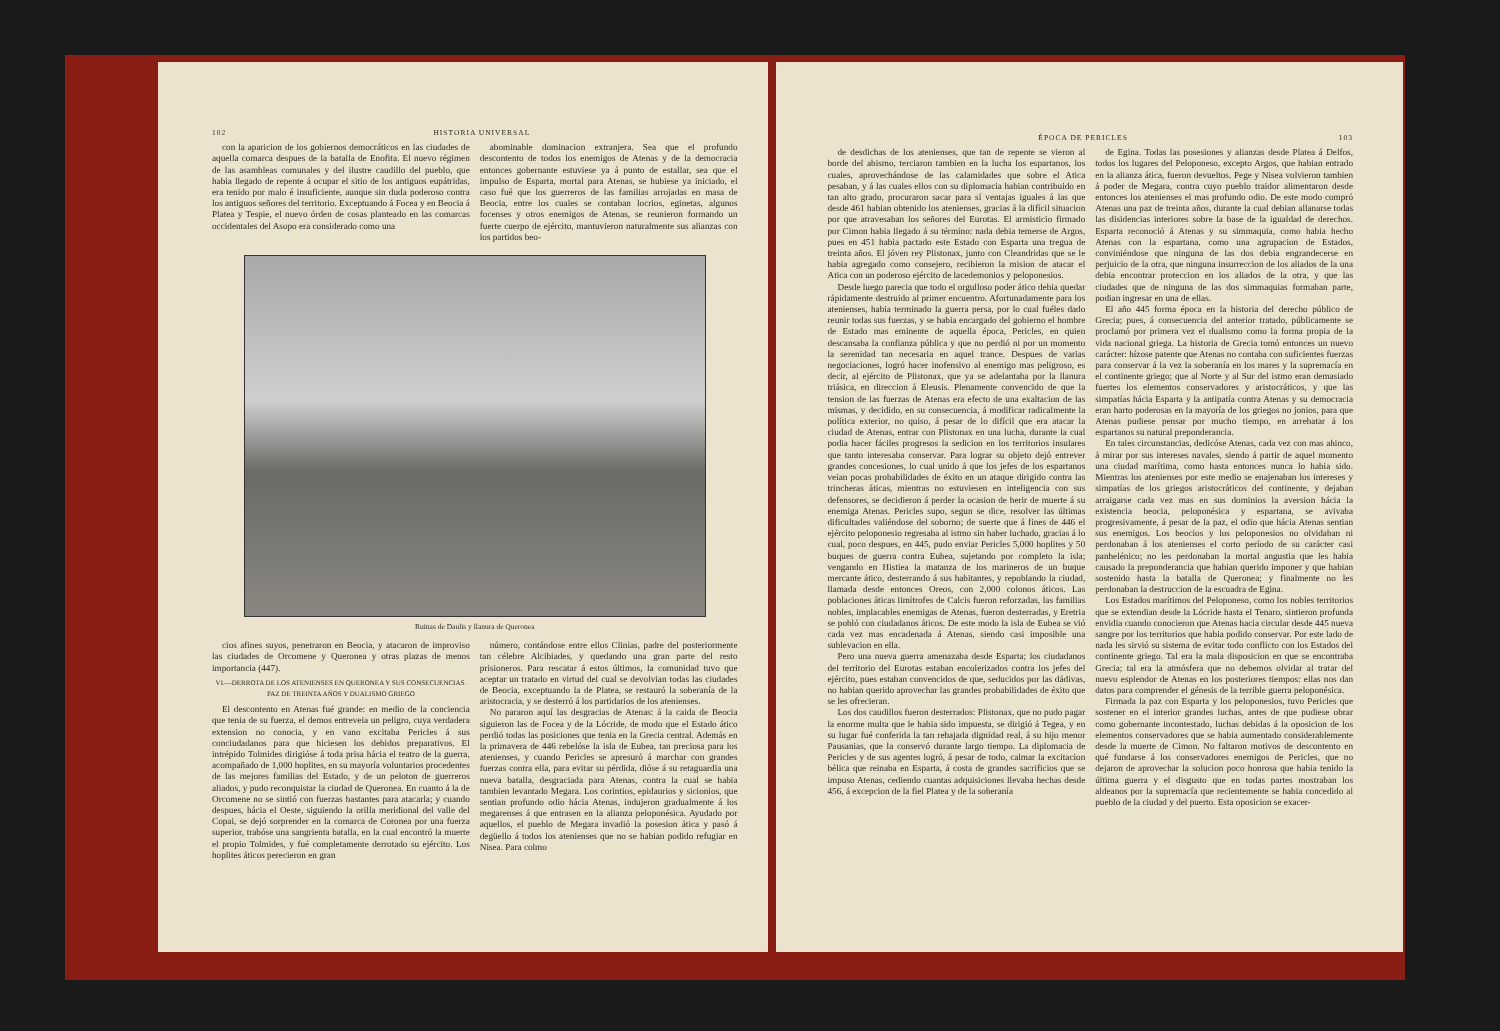102 HISTORIA UNIVERSAL
con la aparicion de los gobiernos democráticos en las ciudades de aquella comarca despues de la batalla de Enofita. El nuevo régimen de las asambleas comunales y del ilustre caudillo del pueblo, que habia llegado de repente á ocupar el sitio de los antiguos eupátridas, era tenido por malo é insuficiente, aunque sin duda poderoso contra los antiguos señores del territorio. Exceptuando á Focea y en Beocia á Platea y Tespie, el nuevo órden de cosas planteado en las comarcas occidentales del Asopo era considerado como una
abominable dominacion extranjera. Sea que el profundo descontento de todos los enemigos de Atenas y de la democracia entonces gobernante estuviese ya á punto de estallar, sea que el impulso de Esparta, mortal para Atenas, se hubiese ya iniciado, el caso fué que los guerreros de las familias arrojadas en masa de Beocia, entre los cuales se contaban locrios, eginetas, algunos focenses y otros enemigos de Atenas, se reunieron formando un fuerte cuerpo de ejército, mantuvieron naturalmente sus alianzas con los partidos beo-
Ruinas de Daulis y llanura de Queronea
cios afines suyos, penetraron en Beocia, y atacaron de improviso las ciudades de Orcomene y Queronea y otras plazas de menos importancia (447).
VI.—DERROTA DE LOS ATENIENSES EN QUERONEA Y SUS CONSECUENCIAS. PAZ DE TREINTA AÑOS Y DUALISMO GRIEGO
El descontento en Atenas fué grande: en medio de la conciencia que tenia de su fuerza, el demos entreveia un peligro, cuya verdadera extension no conocia, y en vano excitaba Pericles á sus conciudadanos para que hiciesen los debidos preparativos. El intrépido Tolmides dirigióse á toda prisa hácia el teatro de la guerra, acompañado de 1,000 hoplites, en su mayoría voluntarios procedentes de las mejores familias del Estado, y de un peloton de guerreros aliados, y pudo reconquistar la ciudad de Queronea. En cuanto á la de Orcomene no se sintió con fuerzas bastantes para atacarla; y cuando despues, hácia el Oeste, siguiendo la orilla meridional del valle del Copai, se dejó sorprender en la comarca de Coronea por una fuerza superior, trabóse una sangrienta batalla, en la cual encontró la muerte el propio Tolmides, y fué completamente derrotado su ejército. Los hoplites áticos perecieron en gran
número, contándose entre ellos Clinias, padre del posteriormente tan célebre Alcibiades, y quedando una gran parte del resto prisioneros. Para rescatar á estos últimos, la comunidad tuvo que aceptar un tratado en virtud del cual se devolvian todas las ciudades de Beocia, exceptuando la de Platea, se restauró la soberanía de la aristocracia, y se desterró á los partidarios de los atenienses.
No pararon aquí las desgracias de Atenas: á la caida de Beocia siguieron las de Focea y de la Lócride, de modo que el Estado ático perdió todas las posiciones que tenia en la Grecia central. Además en la primavera de 446 rebelóse la isla de Eubea, tan preciosa para los atenienses, y cuando Pericles se apresuró á marchar con grandes fuerzas contra ella, para evitar su pérdida, dióse á su retaguardia una nueva batalla, desgraciada para Atenas, contra la cual se habia tambien levantado Megara. Los corintios, epidaurios y sicionios, que sentian profundo odio hácia Atenas, indujeron gradualmente á los megarenses á que entrasen en la alianza peloponésica. Ayudado por aquellos, el pueblo de Megara invadió la posesion ática y pasó á degüello á todos los atenienses que no se habian podido refugiar en Nisea. Para colmo
ÉPOCA DE PERICLES 103
de desdichas de los atenienses, que tan de repente se vieron al borde del abismo, terciaron tambien en la lucha los espartanos, los cuales, aprovechándose de las calamidades que sobre el Atica pesaban, y á las cuales ellos con su diplomacia habian contribuido en tan alto grado, procuraron sacar para sí ventajas iguales á las que desde 461 habian obtenido los atenienses, gracias á la difícil situacion por que atravesaban los señores del Eurotas. El armisticio firmado por Cimon habia llegado á su término: nada debia temerse de Argos, pues en 451 habia pactado este Estado con Esparta una tregua de treinta años. El jóven rey Plistonax, junto con Cleandridas que se le habia agregado como consejero, recibieron la mision de atacar el Atica con un poderoso ejército de lacedemonios y peloponesios.
Desde luego parecia que todo el orgulloso poder ático debia quedar rápidamente destruido al primer encuentro. Afortunadamente para los atenienses, habia terminado la guerra persa, por lo cual fuéles dado reunir todas sus fuerzas, y se habia encargado del gobierno el hombre de Estado mas eminente de aquella época, Pericles, en quien descansaba la confianza pública y que no perdió ni por un momento la serenidad tan necesaria en aquel trance. Despues de varias negociaciones, logró hacer inofensivo al enemigo mas peligroso, es decir, al ejército de Plistonax, que ya se adelantaba por la llanura triásica, en direccion á Eleusis. Plenamente convencido de que la tension de las fuerzas de Atenas era efecto de una exaltacion de las mismas, y decidido, en su consecuencia, á modificar radicalmente la política exterior, no quiso, á pesar de lo difícil que era atacar la ciudad de Atenas, entrar con Plistonax en una lucha, durante la cual podia hacer fáciles progresos la sedicion en los territorios insulares que tanto interesaba conservar. Para lograr su objeto dejó entrever grandes concesiones, lo cual unido á que los jefes de los espartanos veian pocas probabilidades de éxito en un ataque dirigido contra las trincheras áticas, mientras no estuviesen en inteligencia con sus defensores, se decidieron á perder la ocasion de herir de muerte á su enemiga Atenas. Pericles supo, segun se dice, resolver las últimas dificultades valiéndose del soborno; de suerte que á fines de 446 el ejército peloponesio regresaba al istmo sin haber luchado, gracias á lo cual, poco despues, en 445, pudo enviar Pericles 5,000 hoplites y 50 buques de guerra contra Eubea, sujetando por completo la isla; vengando en Histiea la matanza de los marineros de un buque mercante ático, desterrando á sus habitantes, y repoblando la ciudad, llamada desde entonces Oreos, con 2,000 colonos áticos. Las poblaciones áticas limítrofes de Calcis fueron reforzadas, las familias nobles, implacables enemigas de Atenas, fueron desterradas, y Eretria se pobló con ciudadanos áticos. De este modo la isla de Eubea se vió cada vez mas encadenada á Atenas, siendo casi imposible una sublevacion en ella.
Pero una nueva guerra amenazaba desde Esparta; los ciudadanos del territorio del Eurotas estaban encolerizados contra los jefes del ejército, pues estaban convencidos de que, seducidos por las dádivas, no habian querido aprovechar las grandes probabilidades de éxito que se les ofrecieran.
Los dos caudillos fueron desterrados: Plistonax, que no pudo pagar la enorme multa que le habia sido impuesta, se dirigió á Tegea, y en su lugar fué conferida la tan rebajada dignidad real, á su hijo menor Pausanias, que la conservó durante largo tiempo. La diplomacia de Pericles y de sus agentes logró, á pesar de todo, calmar la excitacion bélica que reinaba en Esparta, á costa de grandes sacrificios que se impuso Atenas, cediendo cuantas adquisiciones llevaba hechas desde 456, á excepcion de la fiel Platea y de la soberanía
de Egina. Todas las posesiones y alianzas desde Platea á Delfos, todos los lugares del Peloponeso, excepto Argos, que habian entrado en la alianza ática, fueron devueltos. Pege y Nisea volvieron tambien á poder de Megara, contra cuyo pueblo traidor alimentaron desde entonces los atenienses el mas profundo odio. De este modo compró Atenas una paz de treinta años, durante la cual debian allanarse todas las disidencias interiores sobre la base de la igualdad de derechos. Esparta reconoció á Atenas y su simmaquia, como habia hecho Atenas con la espartana, como una agrupacion de Estados, conviniéndose que ninguna de las dos debia engrandecerse en perjuicio de la otra, que ninguna insurreccion de los aliados de la una debia encontrar proteccion en los aliados de la otra, y que las ciudades que de ninguna de las dos simmaquias formaban parte, podian ingresar en una de ellas.
El año 445 forma época en la historia del derecho público de Grecia; pues, á consecuencia del anterior tratado, públicamente se proclamó por primera vez el dualismo como la forma propia de la vida nacional griega. La historia de Grecia tomó entonces un nuevo carácter: hízose patente que Atenas no contaba con suficientes fuerzas para conservar á la vez la soberanía en los mares y la supremacía en el continente griego; que al Norte y al Sur del istmo eran demasiado fuertes los elementos conservadores y aristocráticos, y que las simpatías hácia Esparta y la antipatía contra Atenas y su democracia eran harto poderosas en la mayoría de los griegos no jonios, para que Atenas pudiese pensar por mucho tiempo, en arrebatar á los espartanos su natural preponderancia.
En tales circunstancias, dedicóse Atenas, cada vez con mas ahinco, á mirar por sus intereses navales, siendo á partir de aquel momento una ciudad marítima, como hasta entonces nunca lo habia sido. Mientras los atenienses por este medio se enajenaban los intereses y simpatías de los griegos aristocráticos del continente, y dejaban arraigarse cada vez mas en sus dominios la aversion hácia la existencia beocia, peloponésica y espartana, se avivaba progresivamente, á pesar de la paz, el odio que hácia Atenas sentian sus enemigos. Los beocios y los peloponesios no olvidaban ni perdonaban á los atenienses el corto período de su carácter casi panhelénico; no les perdonaban la mortal angustia que les habia causado la preponderancia que habian querido imponer y que habian sostenido hasta la batalla de Queronea; y finalmente no les perdonaban la destruccion de la escuadra de Egina.
Los Estados marítimos del Peloponeso, como los nobles territorios que se extendian desde la Lócride hasta el Tenaro, sintieron profunda envidia cuando conocieron que Atenas hacia circular desde 445 nueva sangre por los territorios que habia podido conservar. Por este lado de nada les sirvió su sistema de evitar todo conflicto con los Estados del continente griego. Tal era la mala disposicion en que se encontraba Grecia; tal era la atmósfera que no debemos olvidar al tratar del nuevo esplendor de Atenas en los posteriores tiempos: ellas nos dan datos para comprender el génesis de la terrible guerra peloponésica.
Firmada la paz con Esparta y los peloponesios, tuvo Pericles que sostener en el interior grandes luchas, antes de que pudiese obrar como gobernante incontestado, luchas debidas á la oposicion de los elementos conservadores que se habia aumentado considerablemente desde la muerte de Cimon. No faltaron motivos de descontento en qué fundarse á los conservadores enemigos de Pericles, que no dejaron de aprovechar la solucion poco honrosa que habia tenido la última guerra y el disgusto que en todas partes mostraban los aldeanos por la supremacía que recientemente se habia concedido al pueblo de la ciudad y del puerto. Esta oposicion se exacer-